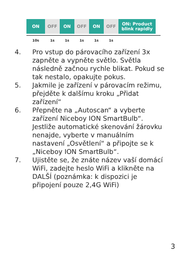ON OFF ON OFF ON OFF ON: Product
blink rapidly
10s 1s 1s 1s 1s 1s
4. Pro vstup do párovacího zařízení 3x zapněte a vypněte světlo. Světla následně začnou rychle blikat. Pokud se tak nestalo, opakujte pokus.
5. Jakmile je zařízení v párovacím režimu, přejděte k dalšímu kroku „Přidat zařízení“
6. Přepněte na „Autoscan“ a vyberte zařízení Niceboy ION SmartBulb“. Jestliže automatické skenování žárovku nenajde, vyberte v manuálním nastavení „Osvětlení“ a připojte se k „Niceboy ION SmartBulb“.
7. Ujistěte se, že znáte název vaší domácí WiFi, zadejte heslo WiFi a klikněte na DALŠÍ (poznámka: k dispozici je připojení pouze 2,4G WiFi)
3